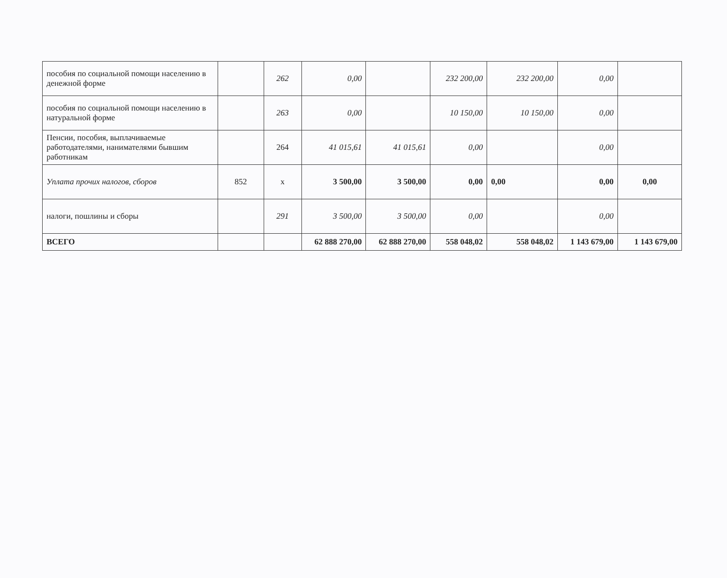| пособия по социальной помощи населению в денежной форме | | 262 | 0,00 | | 232 200,00 | 232 200,00 | 0,00 | |
| пособия по социальной помощи населению в натуральной форме | | 263 | 0,00 | | 10 150,00 | 10 150,00 | 0,00 | |
| Пенсии, пособия, выплачиваемые работодателями, нанимателями бывшим работникам | | 264 | 41 015,61 | 41 015,61 | 0,00 | | 0,00 | |
| Уплата прочих налогов, сборов | 852 | х | 3 500,00 | 3 500,00 | 0,00 | 0,00 | 0,00 | 0,00 |
| налоги, пошлины и сборы | | 291 | 3 500,00 | 3 500,00 | 0,00 | | 0,00 | |
| ВСЕГО | | | 62 888 270,00 | 62 888 270,00 | 558 048,02 | 558 048,02 | 1 143 679,00 | 1 143 679,00 |